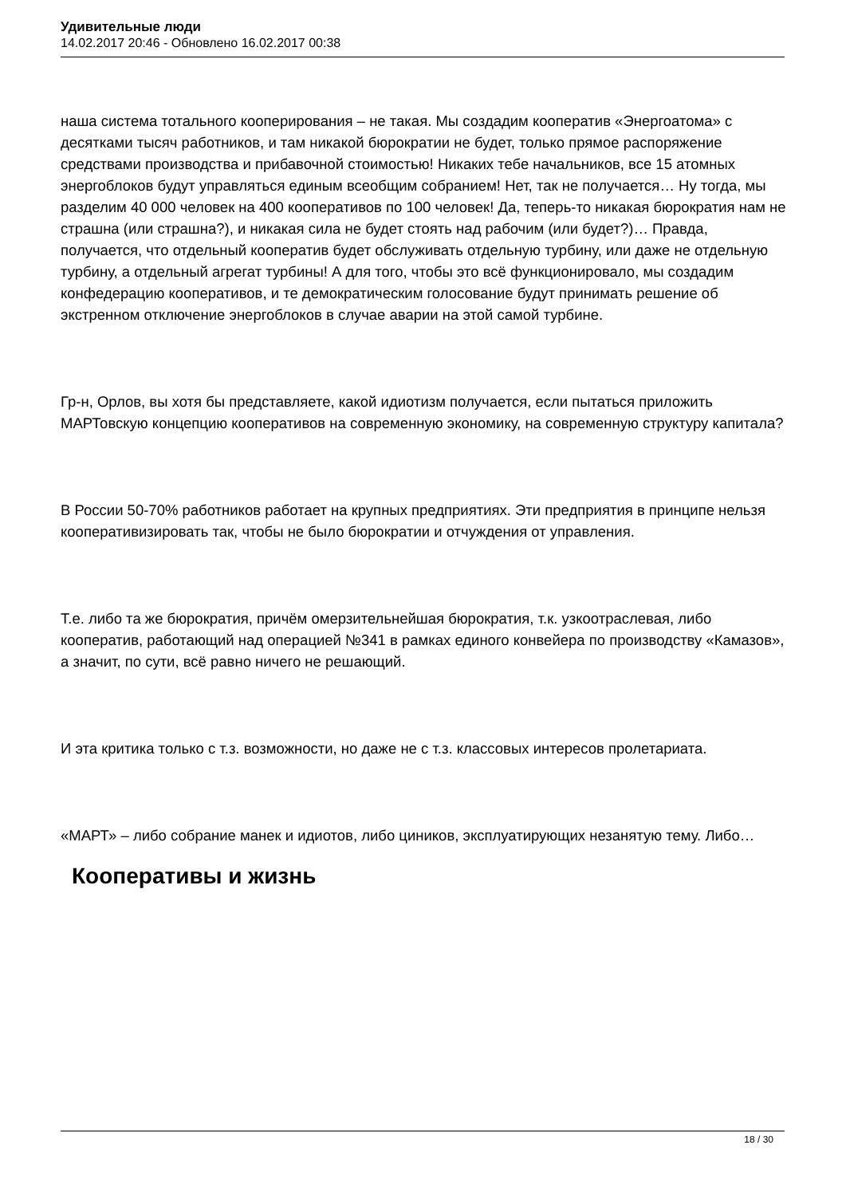Удивительные люди
14.02.2017 20:46 - Обновлено 16.02.2017 00:38
наша система тотального кооперирования – не такая. Мы создадим кооператив «Энергоатома» с десятками тысяч работников, и там никакой бюрократии не будет, только прямое распоряжение средствами производства и прибавочной стоимостью! Никаких тебе начальников, все 15 атомных энергоблоков будут управляться единым всеобщим собранием! Нет, так не получается… Ну тогда, мы разделим 40 000 человек на 400 кооперативов по 100 человек! Да, теперь-то никакая бюрократия нам не страшна (или страшна?), и никакая сила не будет стоять над рабочим (или будет?)… Правда, получается, что отдельный кооператив будет обслуживать отдельную турбину, или даже не отдельную турбину, а отдельный агрегат турбины! А для того, чтобы это всё функционировало, мы создадим конфедерацию кооперативов, и те демократическим голосование будут принимать решение об экстренном отключение энергоблоков в случае аварии на этой самой турбине.
Гр-н, Орлов, вы хотя бы представляете, какой идиотизм получается, если пытаться приложить МАРТовскую концепцию кооперативов на современную экономику, на современную структуру капитала?
В России 50-70% работников работает на крупных предприятиях. Эти предприятия в принципе нельзя кооперативизировать так, чтобы не было бюрократии и отчуждения от управления.
Т.е. либо та же бюрократия, причём омерзительнейшая бюрократия, т.к. узкоотраслевая, либо кооператив, работающий над операцией №341 в рамках единого конвейера по производству «Камазов», а значит, по сути, всё равно ничего не решающий.
И эта критика только с т.з. возможности, но даже не с т.з. классовых интересов пролетариата.
«МАРТ» – либо собрание манек и идиотов, либо циников, эксплуатирующих незанятую тему. Либо…
Кооперативы и жизнь
18 / 30